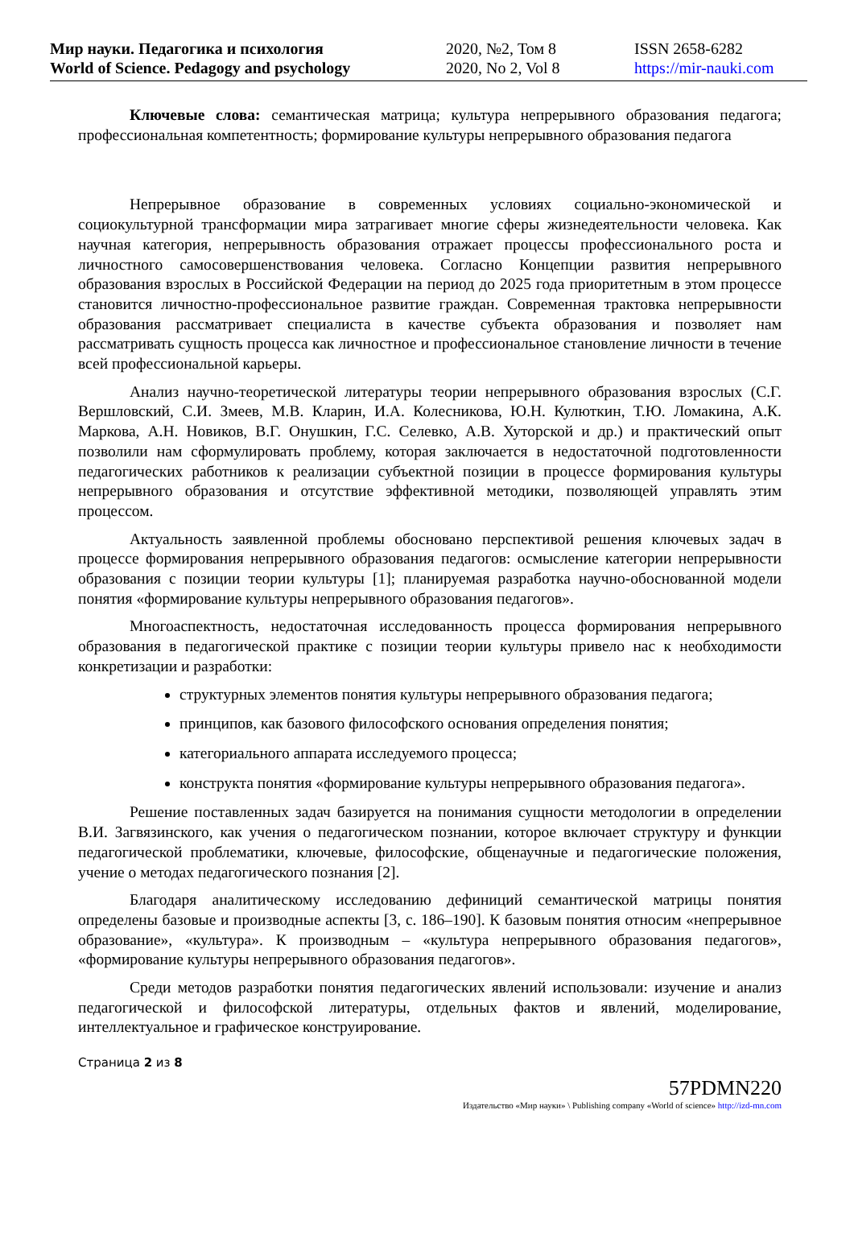Мир науки. Педагогика и психология
World of Science. Pedagogy and psychology
2020, №2, Том 8
2020, No 2, Vol 8
ISSN 2658-6282
https://mir-nauki.com
Ключевые слова: семантическая матрица; культура непрерывного образования педагога; профессиональная компетентность; формирование культуры непрерывного образования педагога
Непрерывное образование в современных условиях социально-экономической и социокультурной трансформации мира затрагивает многие сферы жизнедеятельности человека. Как научная категория, непрерывность образования отражает процессы профессионального роста и личностного самосовершенствования человека. Согласно Концепции развития непрерывного образования взрослых в Российской Федерации на период до 2025 года приоритетным в этом процессе становится личностно-профессиональное развитие граждан. Современная трактовка непрерывности образования рассматривает специалиста в качестве субъекта образования и позволяет нам рассматривать сущность процесса как личностное и профессиональное становление личности в течение всей профессиональной карьеры.
Анализ научно-теоретической литературы теории непрерывного образования взрослых (С.Г. Вершловский, С.И. Змеев, М.В. Кларин, И.А. Колесникова, Ю.Н. Кулюткин, Т.Ю. Ломакина, А.К. Маркова, А.Н. Новиков, В.Г. Онушкин, Г.С. Селевко, А.В. Хуторской и др.) и практический опыт позволили нам сформулировать проблему, которая заключается в недостаточной подготовленности педагогических работников к реализации субъектной позиции в процессе формирования культуры непрерывного образования и отсутствие эффективной методики, позволяющей управлять этим процессом.
Актуальность заявленной проблемы обосновано перспективой решения ключевых задач в процессе формирования непрерывного образования педагогов: осмысление категории непрерывности образования с позиции теории культуры [1]; планируемая разработка научно-обоснованной модели понятия «формирование культуры непрерывного образования педагогов».
Многоаспектность, недостаточная исследованность процесса формирования непрерывного образования в педагогической практике с позиции теории культуры привело нас к необходимости конкретизации и разработки:
структурных элементов понятия культуры непрерывного образования педагога;
принципов, как базового философского основания определения понятия;
категориального аппарата исследуемого процесса;
конструкта понятия «формирование культуры непрерывного образования педагога».
Решение поставленных задач базируется на понимания сущности методологии в определении В.И. Загвязинского, как учения о педагогическом познании, которое включает структуру и функции педагогической проблематики, ключевые, философские, общенаучные и педагогические положения, учение о методах педагогического познания [2].
Благодаря аналитическому исследованию дефиниций семантической матрицы понятия определены базовые и производные аспекты [3, с. 186–190]. К базовым понятия относим «непрерывное образование», «культура». К производным – «культура непрерывного образования педагогов», «формирование культуры непрерывного образования педагогов».
Среди методов разработки понятия педагогических явлений использовали: изучение и анализ педагогической и философской литературы, отдельных фактов и явлений, моделирование, интеллектуальное и графическое конструирование.
Страница 2 из 8
57PDMN220
Издательство «Мир науки» \ Publishing company «World of science» http://izd-mn.com